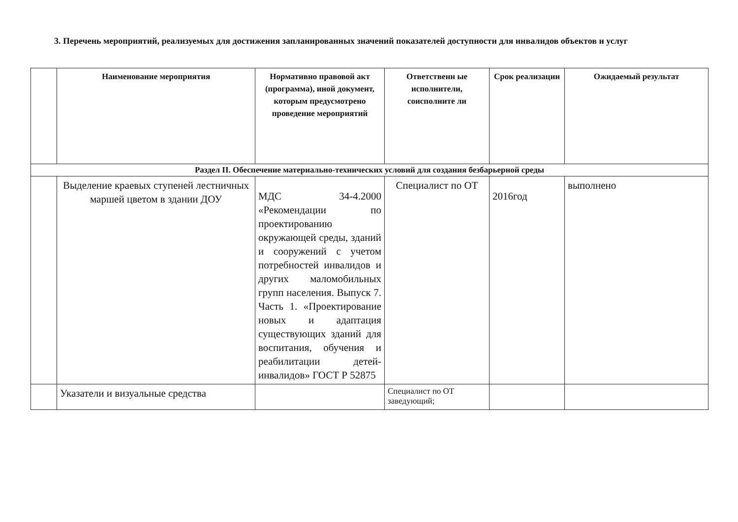3. Перечень мероприятий, реализуемых для достижения запланированных значений показателей доступности для инвалидов объектов и услуг
| | Наименование мероприятия | Нормативно правовой акт (программа), иной документ, которым предусмотрено проведение мероприятий | Ответственн ые исполнители, соисполните ли | Срок реализации | Ожидаемый результат |
| --- | --- | --- | --- | --- | --- |
| Раздел II. Обеспечение материально-технических условий для создания безбарьерной среды | | | | | |
| | Выделение краевых ступеней лестничных маршей цветом в здании ДОУ | МДС 34-4.2000 «Рекомендации по проектированию окружающей среды, зданий и сооружений с учетом потребностей инвалидов и других маломобильных групп населения. Выпуск 7. Часть 1. «Проектирование новых и адаптация существующих зданий для воспитания, обучения и реабилитации детей-инвалидов» ГОСТ Р 52875 | Специалист по ОТ | 2016год | выполнено |
| | Указатели и визуальные средства | | Специалист по ОТ заведующий; | | |